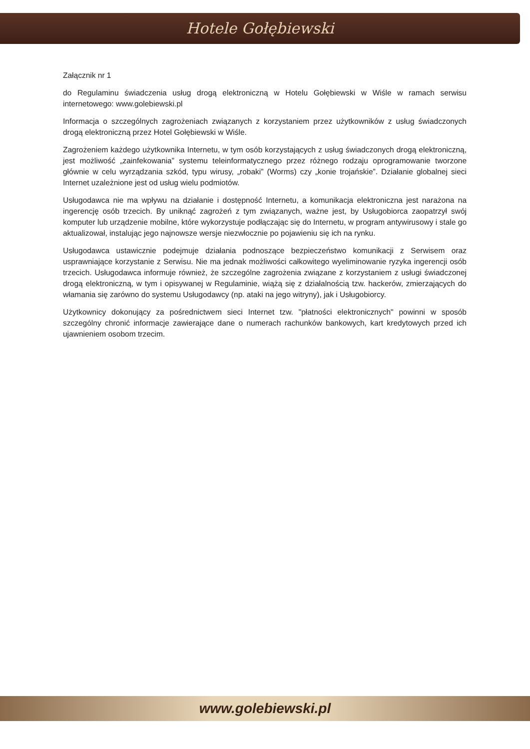Hotele Gołębiewski
Załącznik nr 1
do Regulaminu świadczenia usług drogą elektroniczną w Hotelu Gołębiewski w Wiśle w ramach serwisu internetowego: www.golebiewski.pl
Informacja o szczególnych zagrożeniach związanych z korzystaniem przez użytkowników z usług świadczonych drogą elektroniczną przez Hotel Gołębiewski w Wiśle.
Zagrożeniem każdego użytkownika Internetu, w tym osób korzystających z usług świadczonych drogą elektroniczną, jest możliwość „zainfekowania” systemu teleinformatycznego przez różnego rodzaju oprogramowanie tworzone głównie w celu wyrządzania szkód, typu wirusy, „robaki” (Worms) czy „konie trojańskie”. Działanie globalnej sieci Internet uzależnione jest od usług wielu podmiotów.
Usługodawca nie ma wpływu na działanie i dostępność Internetu, a komunikacja elektroniczna jest narażona na ingerencję osób trzecich. By uniknąć zagrożeń z tym związanych, ważne jest, by Usługobiorca zaopatrzył swój komputer lub urządzenie mobilne, które wykorzystuje podłączając się do Internetu, w program antywirusowy i stale go aktualizował, instalując jego najnowsze wersje niezwłocznie po pojawieniu się ich na rynku.
Usługodawca ustawicznie podejmuje działania podnoszące bezpieczeństwo komunikacji z Serwisem oraz usprawniające korzystanie z Serwisu. Nie ma jednak możliwości całkowitego wyeliminowanie ryzyka ingerencji osób trzecich. Usługodawca informuje również, że szczególne zagrożenia związane z korzystaniem z usługi świadczonej drogą elektroniczną, w tym i opisywanej w Regulaminie, wiążą się z działalnością tzw. hackerów, zmierzających do włamania się zarówno do systemu Usługodawcy (np. ataki na jego witryny), jak i Usługobiorcy.
Użytkownicy dokonujący za pośrednictwem sieci Internet tzw. "płatności elektronicznych" powinni w sposób szczególny chronić informacje zawierające dane o numerach rachunków bankowych, kart kredytowych przed ich ujawnieniem osobom trzecim.
www.golebiewski.pl